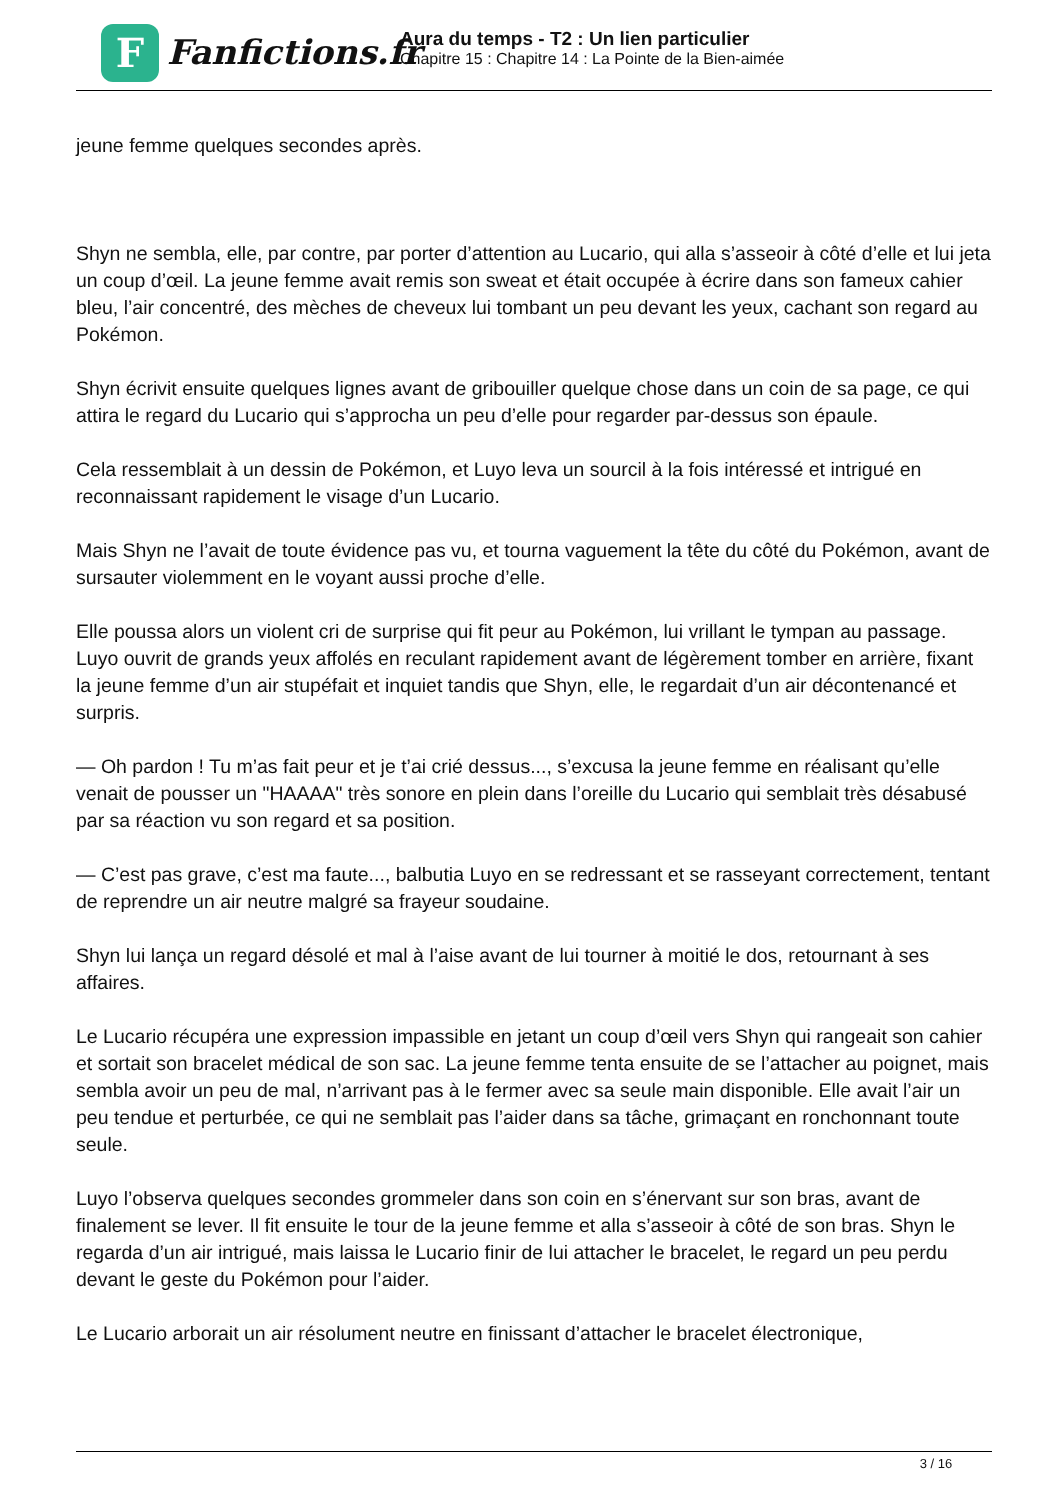F
Fanfictions.fr
Aura du temps - T2 : Un lien particulier
Chapitre 15 : Chapitre 14 : La Pointe de la Bien-aimée
jeune femme quelques secondes après.
Shyn ne sembla, elle, par contre, par porter d’attention au Lucario, qui alla s’asseoir à côté d’elle et lui jeta un coup d’œil. La jeune femme avait remis son sweat et était occupée à écrire dans son fameux cahier bleu, l’air concentré, des mèches de cheveux lui tombant un peu devant les yeux, cachant son regard au Pokémon.
Shyn écrivit ensuite quelques lignes avant de gribouiller quelque chose dans un coin de sa page, ce qui attira le regard du Lucario qui s’approcha un peu d’elle pour regarder par-dessus son épaule.
Cela ressemblait à un dessin de Pokémon, et Luyo leva un sourcil à la fois intéressé et intrigué en reconnaissant rapidement le visage d’un Lucario.
Mais Shyn ne l’avait de toute évidence pas vu, et tourna vaguement la tête du côté du Pokémon, avant de sursauter violemment en le voyant aussi proche d’elle.
Elle poussa alors un violent cri de surprise qui fit peur au Pokémon, lui vrillant le tympan au passage. Luyo ouvrit de grands yeux affolés en reculant rapidement avant de légèrement tomber en arrière, fixant la jeune femme d’un air stupéfait et inquiet tandis que Shyn, elle, le regardait d’un air décontenancé et surpris.
— Oh pardon ! Tu m’as fait peur et je t’ai crié dessus..., s’excusa la jeune femme en réalisant qu’elle venait de pousser un "HAAAA" très sonore en plein dans l’oreille du Lucario qui semblait très désabusé par sa réaction vu son regard et sa position.
— C’est pas grave, c’est ma faute..., balbutia Luyo en se redressant et se rasseyant correctement, tentant de reprendre un air neutre malgré sa frayeur soudaine.
Shyn lui lança un regard désolé et mal à l’aise avant de lui tourner à moitié le dos, retournant à ses affaires.
Le Lucario récupéra une expression impassible en jetant un coup d’œil vers Shyn qui rangeait son cahier et sortait son bracelet médical de son sac. La jeune femme tenta ensuite de se l’attacher au poignet, mais sembla avoir un peu de mal, n’arrivant pas à le fermer avec sa seule main disponible. Elle avait l’air un peu tendue et perturbée, ce qui ne semblait pas l’aider dans sa tâche, grimaçant en ronchonnant toute seule.
Luyo l’observa quelques secondes grommeler dans son coin en s’énervant sur son bras, avant de finalement se lever. Il fit ensuite le tour de la jeune femme et alla s’asseoir à côté de son bras. Shyn le regarda d’un air intrigué, mais laissa le Lucario finir de lui attacher le bracelet, le regard un peu perdu devant le geste du Pokémon pour l’aider.
Le Lucario arborait un air résolument neutre en finissant d’attacher le bracelet électronique,
3 / 16